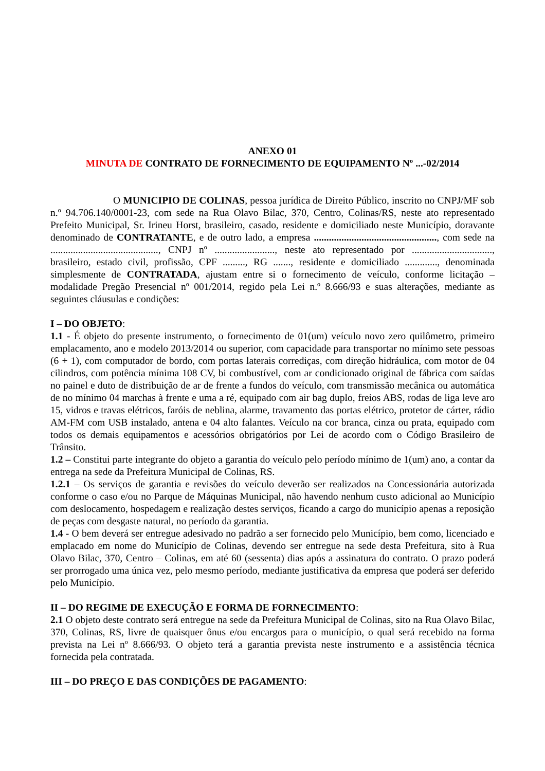ANEXO 01
MINUTA DE CONTRATO DE FORNECIMENTO DE EQUIPAMENTO Nº ...-02/2014
O MUNICIPIO DE COLINAS, pessoa jurídica de Direito Público, inscrito no CNPJ/MF sob n.º 94.706.140/0001-23, com sede na Rua Olavo Bilac, 370, Centro, Colinas/RS, neste ato representado Prefeito Municipal, Sr. Irineu Horst, brasileiro, casado, residente e domiciliado neste Município, doravante denominado de CONTRATANTE, e de outro lado, a empresa ................................................., com sede na ..........................................., CNPJ nº ........................, neste ato representado por ................................, brasileiro, estado civil, profissão, CPF ........., RG ......., residente e domiciliado ............., denominada simplesmente de CONTRATADA, ajustam entre si o fornecimento de veículo, conforme licitação – modalidade Pregão Presencial nº 001/2014, regido pela Lei n.º 8.666/93 e suas alterações, mediante as seguintes cláusulas e condições:
I – DO OBJETO:
1.1 - É objeto do presente instrumento, o fornecimento de 01(um) veículo novo zero quilômetro, primeiro emplacamento, ano e modelo 2013/2014 ou superior, com capacidade para transportar no mínimo sete pessoas (6 + 1), com computador de bordo, com portas laterais corrediças, com direção hidráulica, com motor de 04 cilindros, com potência mínima 108 CV, bi combustível, com ar condicionado original de fábrica com saídas no painel e duto de distribuição de ar de frente a fundos do veículo, com transmissão mecânica ou automática de no mínimo 04 marchas à frente e uma a ré, equipado com air bag duplo, freios ABS, rodas de liga leve aro 15, vidros e travas elétricos, faróis de neblina, alarme, travamento das portas elétrico, protetor de cárter, rádio AM-FM com USB instalado, antena e 04 alto falantes. Veículo na cor branca, cinza ou prata, equipado com todos os demais equipamentos e acessórios obrigatórios por Lei de acordo com o Código Brasileiro de Trânsito.
1.2 – Constitui parte integrante do objeto a garantia do veículo pelo período mínimo de 1(um) ano, a contar da entrega na sede da Prefeitura Municipal de Colinas, RS.
1.2.1 – Os serviços de garantia e revisões do veículo deverão ser realizados na Concessionária autorizada conforme o caso e/ou no Parque de Máquinas Municipal, não havendo nenhum custo adicional ao Município com deslocamento, hospedagem e realização destes serviços, ficando a cargo do município apenas a reposição de peças com desgaste natural, no período da garantia.
1.4 - O bem deverá ser entregue adesivado no padrão a ser fornecido pelo Município, bem como, licenciado e emplacado em nome do Município de Colinas, devendo ser entregue na sede desta Prefeitura, sito à Rua Olavo Bilac, 370, Centro – Colinas, em até 60 (sessenta) dias após a assinatura do contrato. O prazo poderá ser prorrogado uma única vez, pelo mesmo período, mediante justificativa da empresa que poderá ser deferido pelo Município.
II – DO REGIME DE EXECUÇÃO E FORMA DE FORNECIMENTO:
2.1 O objeto deste contrato será entregue na sede da Prefeitura Municipal de Colinas, sito na Rua Olavo Bilac, 370, Colinas, RS, livre de quaisquer ônus e/ou encargos para o município, o qual será recebido na forma prevista na Lei nº 8.666/93. O objeto terá a garantia prevista neste instrumento e a assistência técnica fornecida pela contratada.
III – DO PREÇO E DAS CONDIÇÕES DE PAGAMENTO: